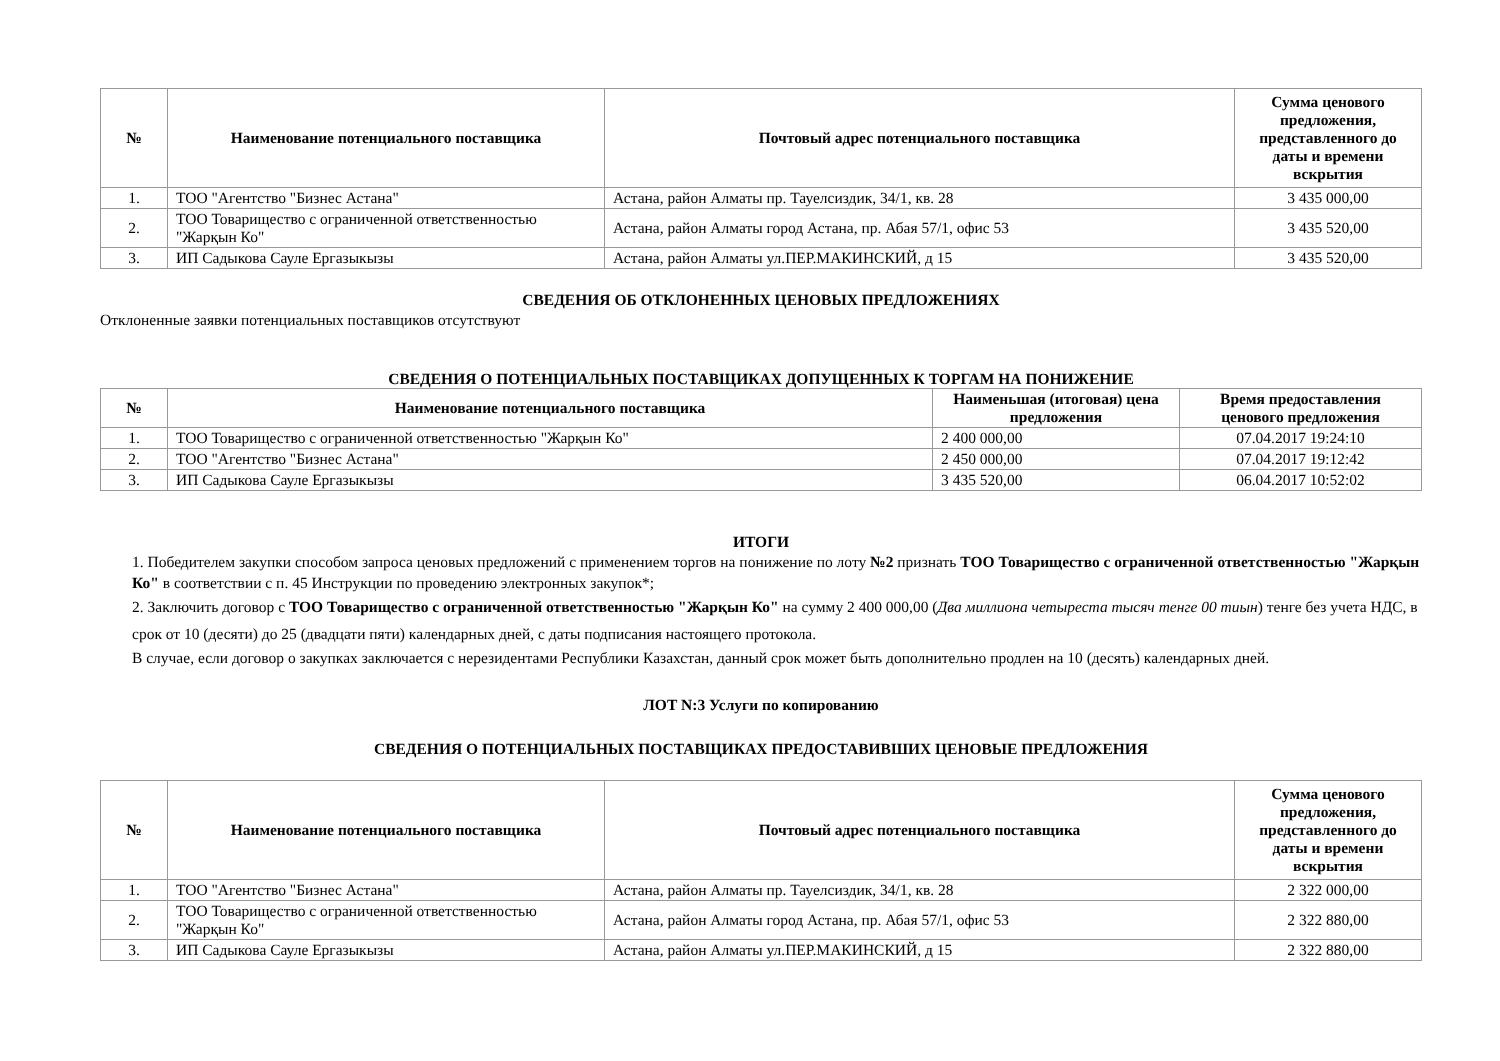| № | Наименование потенциального поставщика | Почтовый адрес потенциального поставщика | Сумма ценового предложения, представленного до даты и времени вскрытия |
| --- | --- | --- | --- |
| 1. | ТОО "Агентство "Бизнес Астана" | Астана, район Алматы пр. Тауелсиздик, 34/1, кв. 28 | 3 435 000,00 |
| 2. | ТОО Товарищество с ограниченной ответственностью "Жарқын Ко" | Астана, район Алматы город Астана, пр. Абая 57/1, офис 53 | 3 435 520,00 |
| 3. | ИП Садыкова Сауле Ергазыкызы | Астана, район Алматы ул.ПЕР.МАКИНСКИЙ, д 15 | 3 435 520,00 |
СВЕДЕНИЯ ОБ ОТКЛОНЕННЫХ ЦЕНОВЫХ ПРЕДЛОЖЕНИЯХ
Отклоненные заявки потенциальных поставщиков отсутствуют
СВЕДЕНИЯ О ПОТЕНЦИАЛЬНЫХ ПОСТАВЩИКАХ ДОПУЩЕННЫХ К ТОРГАМ НА ПОНИЖЕНИЕ
| № | Наименование потенциального поставщика | Наименьшая (итоговая) цена предложения | Время предоставления ценового предложения |
| --- | --- | --- | --- |
| 1. | ТОО Товарищество с ограниченной ответственностью "Жарқын Ко" | 2 400 000,00 | 07.04.2017 19:24:10 |
| 2. | ТОО "Агентство "Бизнес Астана" | 2 450 000,00 | 07.04.2017 19:12:42 |
| 3. | ИП Садыкова Сауле Ергазыкызы | 3 435 520,00 | 06.04.2017 10:52:02 |
ИТОГИ
1. Победителем закупки способом запроса ценовых предложений с применением торгов на понижение по лоту №2 признать ТОО Товарищество с ограниченной ответственностью "Жарқын Ко" в соответствии с п. 45 Инструкции по проведению электронных закупок*;
2. Заключить договор с ТОО Товарищество с ограниченной ответственностью "Жарқын Ко" на сумму 2 400 000,00 (Два миллиона четыреста тысяч тенге 00 тиын) тенге без учета НДС, в срок от 10 (десяти) до 25 (двадцати пяти) календарных дней, с даты подписания настоящего протокола.
В случае, если договор о закупках заключается с нерезидентами Республики Казахстан, данный срок может быть дополнительно продлен на 10 (десять) календарных дней.
ЛОТ N:3 Услуги по копированию
СВЕДЕНИЯ О ПОТЕНЦИАЛЬНЫХ ПОСТАВЩИКАХ ПРЕДОСТАВИВШИХ ЦЕНОВЫЕ ПРЕДЛОЖЕНИЯ
| № | Наименование потенциального поставщика | Почтовый адрес потенциального поставщика | Сумма ценового предложения, представленного до даты и времени вскрытия |
| --- | --- | --- | --- |
| 1. | ТОО "Агентство "Бизнес Астана" | Астана, район Алматы пр. Тауелсиздик, 34/1, кв. 28 | 2 322 000,00 |
| 2. | ТОО Товарищество с ограниченной ответственностью "Жарқын Ко" | Астана, район Алматы город Астана, пр. Абая 57/1, офис 53 | 2 322 880,00 |
| 3. | ИП Садыкова Сауле Ергазыкызы | Астана, район Алматы ул.ПЕР.МАКИНСКИЙ, д 15 | 2 322 880,00 |